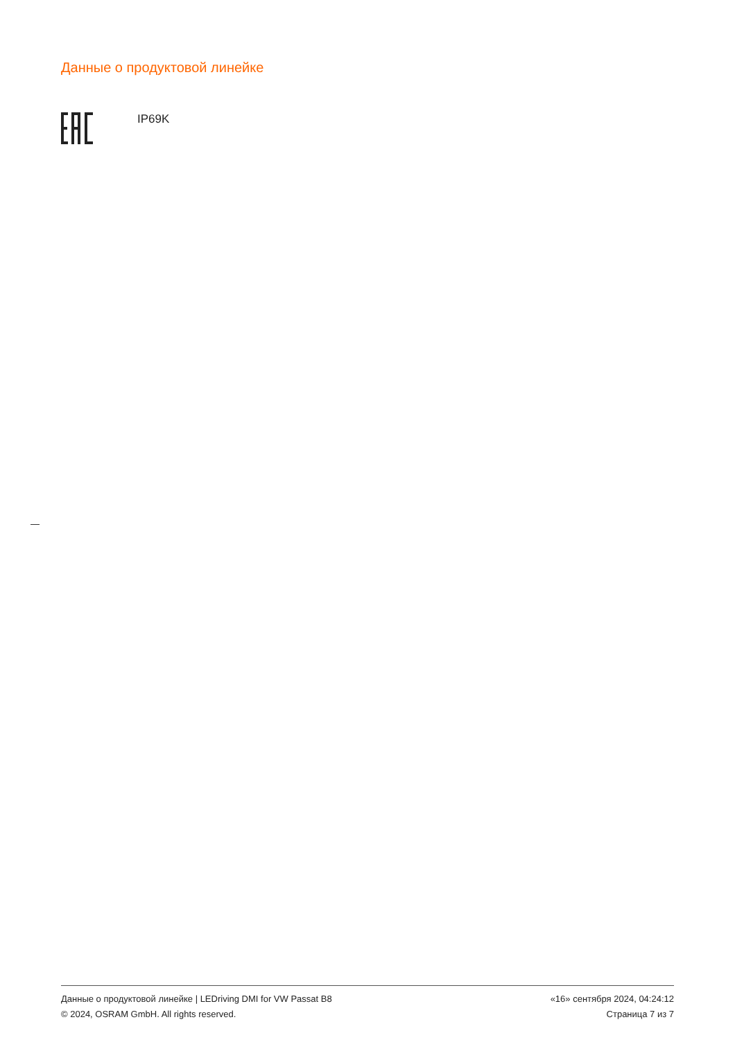Данные о продуктовой линейке
IP69K
Данные о продуктовой линейке | LEDriving DMI for VW Passat B8
© 2024, OSRAM GmbH. All rights reserved.
«16» сентября 2024, 04:24:12
Страница 7 из 7